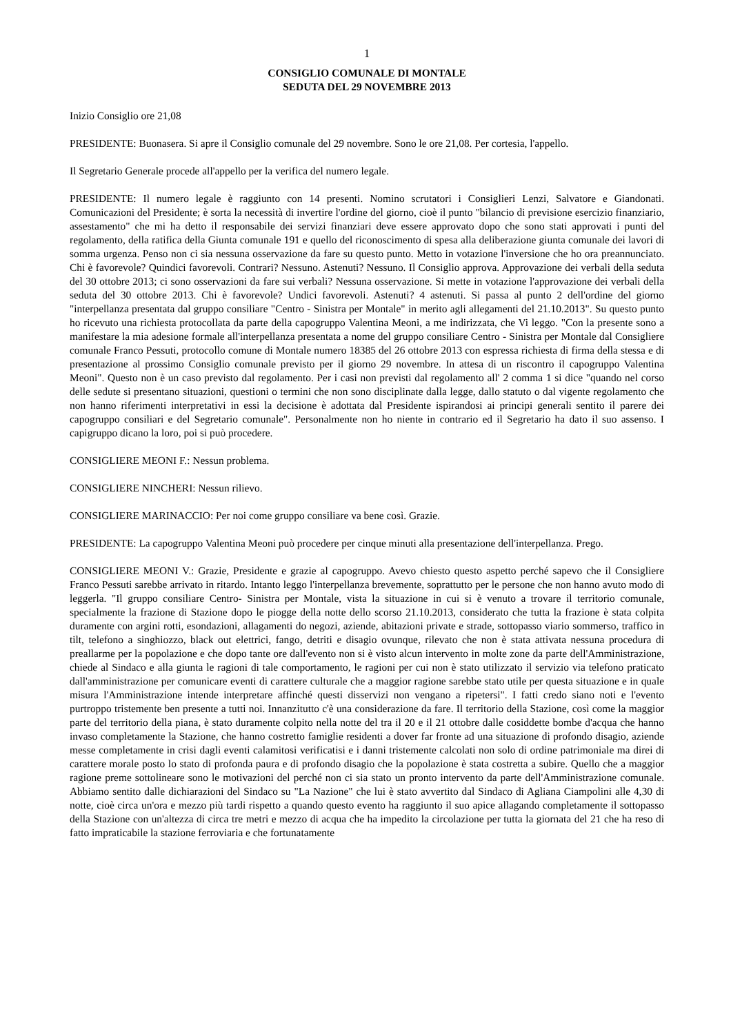1
CONSIGLIO COMUNALE DI MONTALE
SEDUTA DEL 29 NOVEMBRE 2013
Inizio Consiglio ore 21,08
PRESIDENTE: Buonasera. Si apre il Consiglio comunale del 29 novembre. Sono le ore 21,08. Per cortesia, l'appello.
Il Segretario Generale procede all'appello per la verifica del numero legale.
PRESIDENTE: Il numero legale è raggiunto con 14 presenti. Nomino scrutatori i Consiglieri Lenzi, Salvatore e Giandonati. Comunicazioni del Presidente; è sorta la necessità di invertire l'ordine del giorno, cioè il punto "bilancio di previsione esercizio finanziario, assestamento" che mi ha detto il responsabile dei servizi finanziari deve essere approvato dopo che sono stati approvati i punti del regolamento, della ratifica della Giunta comunale 191 e quello del riconoscimento di spesa alla deliberazione giunta comunale dei lavori di somma urgenza. Penso non ci sia nessuna osservazione da fare su questo punto. Metto in votazione l'inversione che ho ora preannunciato. Chi è favorevole? Quindici favorevoli. Contrari? Nessuno. Astenuti? Nessuno. Il Consiglio approva. Approvazione dei verbali della seduta del 30 ottobre 2013; ci sono osservazioni da fare sui verbali? Nessuna osservazione. Si mette in votazione l'approvazione dei verbali della seduta del 30 ottobre 2013. Chi è favorevole? Undici favorevoli. Astenuti? 4 astenuti. Si passa al punto 2 dell'ordine del giorno "interpellanza presentata dal gruppo consiliare "Centro - Sinistra per Montale" in merito agli allegamenti del 21.10.2013". Su questo punto ho ricevuto una richiesta protocollata da parte della capogruppo Valentina Meoni, a me indirizzata, che Vi leggo. "Con la presente sono a manifestare la mia adesione formale all'interpellanza presentata a nome del gruppo consiliare Centro - Sinistra per Montale dal Consigliere comunale Franco Pessuti, protocollo comune di Montale numero 18385 del 26 ottobre 2013 con espressa richiesta di firma della stessa e di presentazione al prossimo Consiglio comunale previsto per il giorno 29 novembre. In attesa di un riscontro il capogruppo Valentina Meoni". Questo non è un caso previsto dal regolamento. Per i casi non previsti dal regolamento all' 2 comma 1 si dice "quando nel corso delle sedute si presentano situazioni, questioni o termini che non sono disciplinate dalla legge, dallo statuto o dal vigente regolamento che non hanno riferimenti interpretativi in essi la decisione è adottata dal Presidente ispirandosi ai principi generali sentito il parere dei capogruppo consiliari e del Segretario comunale". Personalmente non ho niente in contrario ed il Segretario ha dato il suo assenso. I capigruppo dicano la loro, poi si può procedere.
CONSIGLIERE MEONI F.: Nessun problema.
CONSIGLIERE NINCHERI: Nessun rilievo.
CONSIGLIERE MARINACCIO: Per noi come gruppo consiliare va bene così. Grazie.
PRESIDENTE: La capogruppo Valentina Meoni può procedere per cinque minuti alla presentazione dell'interpellanza. Prego.
CONSIGLIERE MEONI V.: Grazie, Presidente e grazie al capogruppo. Avevo chiesto questo aspetto perché sapevo che il Consigliere Franco Pessuti sarebbe arrivato in ritardo. Intanto leggo l'interpellanza brevemente, soprattutto per le persone che non hanno avuto modo di leggerla. "Il gruppo consiliare Centro- Sinistra per Montale, vista la situazione in cui si è venuto a trovare il territorio comunale, specialmente la frazione di Stazione dopo le piogge della notte dello scorso 21.10.2013, considerato che tutta la frazione è stata colpita duramente con argini rotti, esondazioni, allagamenti do negozi, aziende, abitazioni private e strade, sottopasso viario sommerso, traffico in tilt, telefono a singhiozzo, black out elettrici, fango, detriti e disagio ovunque, rilevato che non è stata attivata nessuna procedura di preallarme per la popolazione e che dopo tante ore dall'evento non si è visto alcun intervento in molte zone da parte dell'Amministrazione, chiede al Sindaco e alla giunta le ragioni di tale comportamento, le ragioni per cui non è stato utilizzato il servizio via telefono praticato dall'amministrazione per comunicare eventi di carattere culturale che a maggior ragione sarebbe stato utile per questa situazione e in quale misura l'Amministrazione intende interpretare affinché questi disservizi non vengano a ripetersi". I fatti credo siano noti e l'evento purtroppo tristemente ben presente a tutti noi. Innanzitutto c'è una considerazione da fare. Il territorio della Stazione, così come la maggior parte del territorio della piana, è stato duramente colpito nella notte del tra il 20 e il 21 ottobre dalle cosiddette bombe d'acqua che hanno invaso completamente la Stazione, che hanno costretto famiglie residenti a dover far fronte ad una situazione di profondo disagio, aziende messe completamente in crisi dagli eventi calamitosi verificatisi e i danni tristemente calcolati non solo di ordine patrimoniale ma direi di carattere morale posto lo stato di profonda paura e di profondo disagio che la popolazione è stata costretta a subire. Quello che a maggior ragione preme sottolineare sono le motivazioni del perché non ci sia stato un pronto intervento da parte dell'Amministrazione comunale. Abbiamo sentito dalle dichiarazioni del Sindaco su "La Nazione" che lui è stato avvertito dal Sindaco di Agliana Ciampolini alle 4,30 di notte, cioè circa un'ora e mezzo più tardi rispetto a quando questo evento ha raggiunto il suo apice allagando completamente il sottopasso della Stazione con un'altezza di circa tre metri e mezzo di acqua che ha impedito la circolazione per tutta la giornata del 21 che ha reso di fatto impraticabile la stazione ferroviaria e che fortunatamente